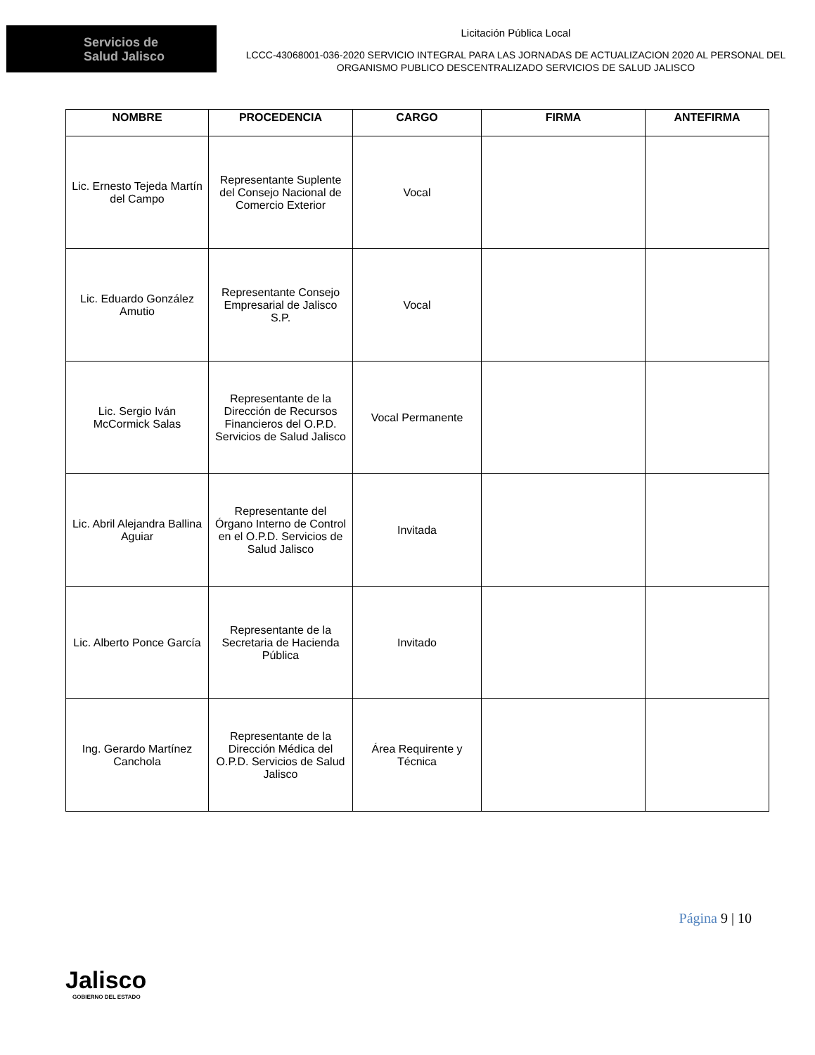Servicios de
Salud Jalisco
Licitación Pública Local
LCCC-43068001-036-2020 SERVICIO INTEGRAL PARA LAS JORNADAS DE ACTUALIZACION 2020 AL PERSONAL DEL ORGANISMO PUBLICO DESCENTRALIZADO SERVICIOS DE SALUD JALISCO
| NOMBRE | PROCEDENCIA | CARGO | FIRMA | ANTEFIRMA |
| --- | --- | --- | --- | --- |
| Lic. Ernesto Tejeda Martín del Campo | Representante Suplente del Consejo Nacional de Comercio Exterior | Vocal | | |
| Lic. Eduardo González Amutio | Representante Consejo Empresarial de Jalisco S.P. | Vocal | | |
| Lic. Sergio Iván McCormick Salas | Representante de la Dirección de Recursos Financieros del O.P.D. Servicios de Salud Jalisco | Vocal Permanente | | |
| Lic. Abril Alejandra Ballina Aguiar | Representante del Órgano Interno de Control en el O.P.D. Servicios de Salud Jalisco | Invitada | | |
| Lic. Alberto Ponce García | Representante de la Secretaria de Hacienda Pública | Invitado | | |
| Ing. Gerardo Martínez Canchola | Representante de la Dirección Médica del O.P.D. Servicios de Salud Jalisco | Área Requirente y Técnica | | |
Jalisco
GOBIERNO DEL ESTADO
Página 9 | 10